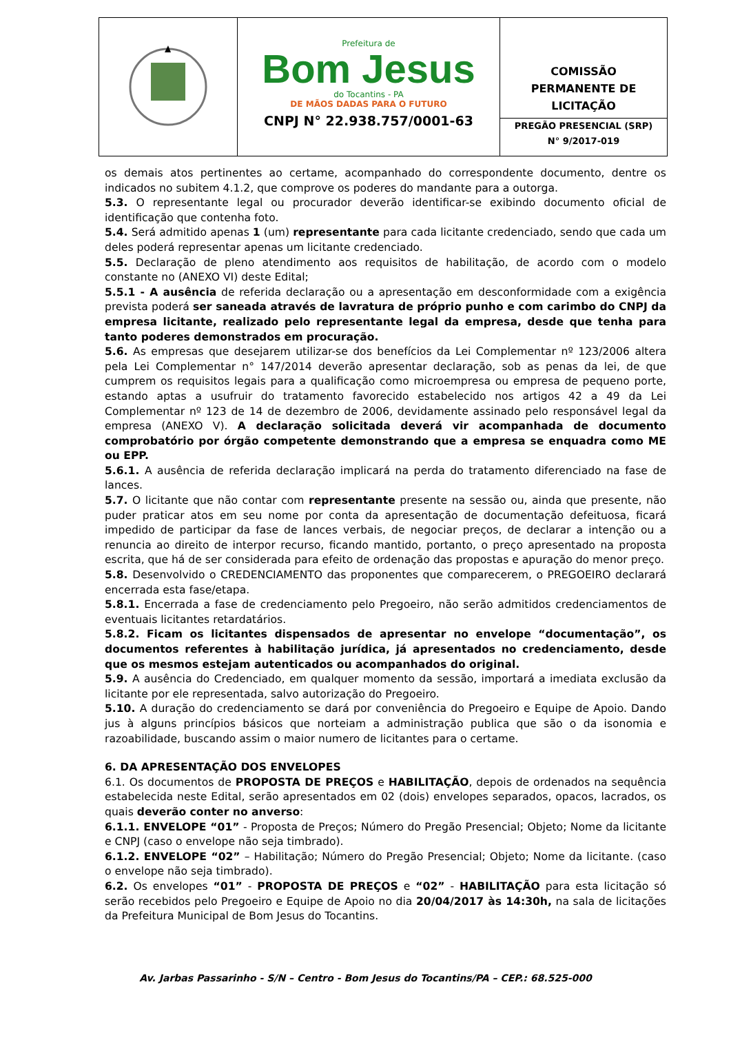Prefeitura de
Bom Jesus
do Tocantins - PA
DE MÃOS DADAS PARA O FUTURO
CNPJ N° 22.938.757/0001-63
COMISSÃO
PERMANENTE DE
LICITAÇÃO
PREGÃO PRESENCIAL (SRP)
N° 9/2017-019
os demais atos pertinentes ao certame, acompanhado do correspondente documento, dentre os indicados no subitem 4.1.2, que comprove os poderes do mandante para a outorga.
5.3. O representante legal ou procurador deverão identificar-se exibindo documento oficial de identificação que contenha foto.
5.4. Será admitido apenas 1 (um) representante para cada licitante credenciado, sendo que cada um deles poderá representar apenas um licitante credenciado.
5.5. Declaração de pleno atendimento aos requisitos de habilitação, de acordo com o modelo constante no (ANEXO VI) deste Edital;
5.5.1 - A ausência de referida declaração ou a apresentação em desconformidade com a exigência prevista poderá ser saneada através de lavratura de próprio punho e com carimbo do CNPJ da empresa licitante, realizado pelo representante legal da empresa, desde que tenha para tanto poderes demonstrados em procuração.
5.6. As empresas que desejarem utilizar-se dos benefícios da Lei Complementar nº 123/2006 altera pela Lei Complementar n° 147/2014 deverão apresentar declaração, sob as penas da lei, de que cumprem os requisitos legais para a qualificação como microempresa ou empresa de pequeno porte, estando aptas a usufruir do tratamento favorecido estabelecido nos artigos 42 a 49 da Lei Complementar nº 123 de 14 de dezembro de 2006, devidamente assinado pelo responsável legal da empresa (ANEXO V). A declaração solicitada deverá vir acompanhada de documento comprobatório por órgão competente demonstrando que a empresa se enquadra como ME ou EPP.
5.6.1. A ausência de referida declaração implicará na perda do tratamento diferenciado na fase de lances.
5.7. O licitante que não contar com representante presente na sessão ou, ainda que presente, não puder praticar atos em seu nome por conta da apresentação de documentação defeituosa, ficará impedido de participar da fase de lances verbais, de negociar preços, de declarar a intenção ou a renuncia ao direito de interpor recurso, ficando mantido, portanto, o preço apresentado na proposta escrita, que há de ser considerada para efeito de ordenação das propostas e apuração do menor preço.
5.8. Desenvolvido o CREDENCIAMENTO das proponentes que comparecerem, o PREGOEIRO declarará encerrada esta fase/etapa.
5.8.1. Encerrada a fase de credenciamento pelo Pregoeiro, não serão admitidos credenciamentos de eventuais licitantes retardatários.
5.8.2. Ficam os licitantes dispensados de apresentar no envelope “documentação”, os documentos referentes à habilitação jurídica, já apresentados no credenciamento, desde que os mesmos estejam autenticados ou acompanhados do original.
5.9. A ausência do Credenciado, em qualquer momento da sessão, importará a imediata exclusão da licitante por ele representada, salvo autorização do Pregoeiro.
5.10. A duração do credenciamento se dará por conveniência do Pregoeiro e Equipe de Apoio. Dando jus à alguns princípios básicos que norteiam a administração publica que são o da isonomia e razoabilidade, buscando assim o maior numero de licitantes para o certame.
6. DA APRESENTAÇÃO DOS ENVELOPES
6.1. Os documentos de PROPOSTA DE PREÇOS e HABILITAÇÃO, depois de ordenados na sequência estabelecida neste Edital, serão apresentados em 02 (dois) envelopes separados, opacos, lacrados, os quais deverão conter no anverso:
6.1.1. ENVELOPE “01” - Proposta de Preços; Número do Pregão Presencial; Objeto; Nome da licitante e CNPJ (caso o envelope não seja timbrado).
6.1.2. ENVELOPE “02” – Habilitação; Número do Pregão Presencial; Objeto; Nome da licitante. (caso o envelope não seja timbrado).
6.2. Os envelopes “01” - PROPOSTA DE PREÇOS e “02” - HABILITAÇÃO para esta licitação só serão recebidos pelo Pregoeiro e Equipe de Apoio no dia 20/04/2017 às 14:30h, na sala de licitações da Prefeitura Municipal de Bom Jesus do Tocantins.
Av. Jarbas Passarinho - S/N – Centro - Bom Jesus do Tocantins/PA – CEP.: 68.525-000